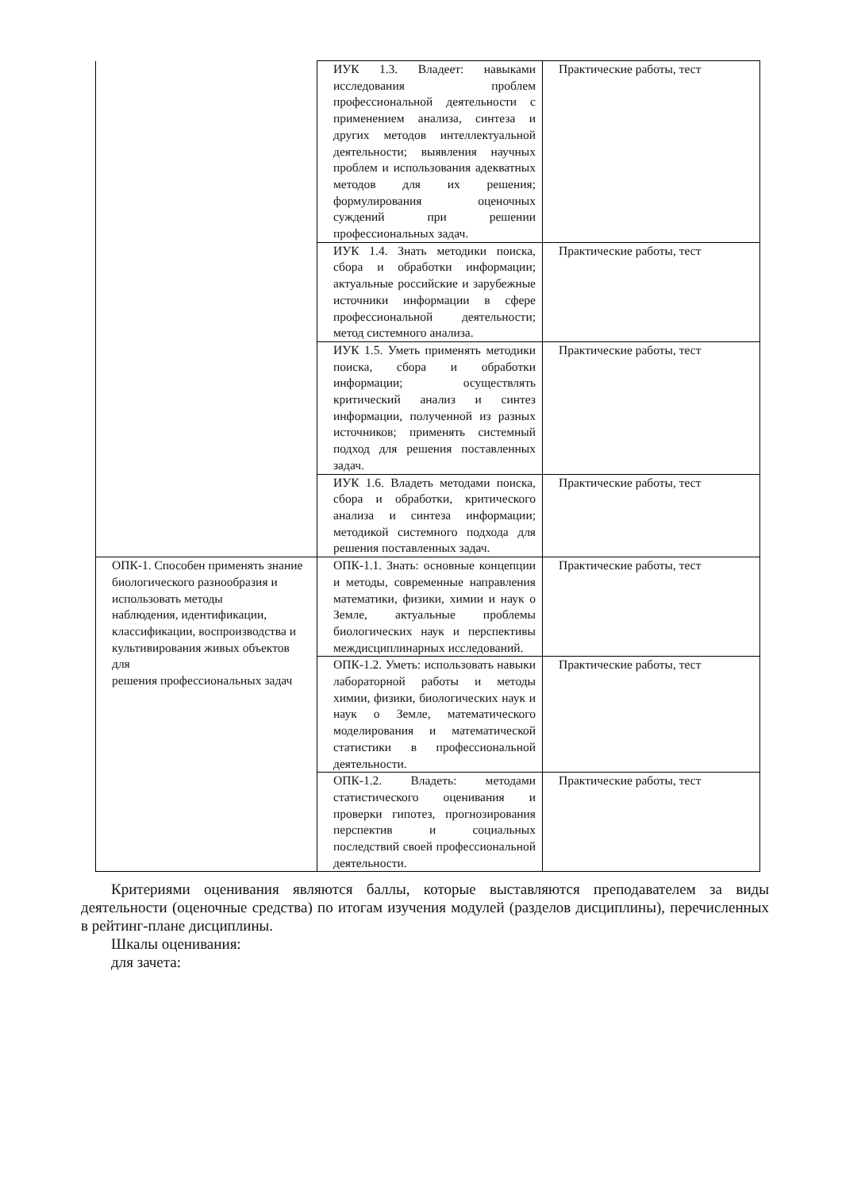| | ИУК 1.3. Владеет: навыками исследования проблем профессиональной деятельности с применением анализа, синтеза и других методов интеллектуальной деятельности; выявления научных проблем и использования адекватных методов для их решения; формулирования оценочных суждений при решении профессиональных задач. | Практические работы, тест |
| | ИУК 1.4. Знать методики поиска, сбора и обработки информации; актуальные российские и зарубежные источники информации в сфере профессиональной деятельности; метод системного анализа. | Практические работы, тест |
| | ИУК 1.5. Уметь применять методики поиска, сбора и обработки информации; осуществлять критический анализ и синтез информации, полученной из разных источников; применять системный подход для решения поставленных задач. | Практические работы, тест |
| | ИУК 1.6. Владеть методами поиска, сбора и обработки, критического анализа и синтеза информации; методикой системного подхода для решения поставленных задач. | Практические работы, тест |
| ОПК-1. Способен применять знание биологического разнообразия и использовать методы наблюдения, идентификации, классификации, воспроизводства и культивирования живых объектов для решения профессиональных задач | ОПК-1.1. Знать: основные концепции и методы, современные направления математики, физики, химии и наук о Земле, актуальные проблемы биологических наук и перспективы междисциплинарных исследований. | Практические работы, тест |
| | ОПК-1.2. Уметь: использовать навыки лабораторной работы и методы химии, физики, биологических наук и наук о Земле, математического моделирования и математической статистики в профессиональной деятельности. | Практические работы, тест |
| | ОПК-1.2. Владеть: методами статистического оценивания и проверки гипотез, прогнозирования перспектив и социальных последствий своей профессиональной деятельности. | Практические работы, тест |
Критериями оценивания являются баллы, которые выставляются преподавателем за виды деятельности (оценочные средства) по итогам изучения модулей (разделов дисциплины), перечисленных в рейтинг-плане дисциплины.
Шкалы оценивания:
для зачета: